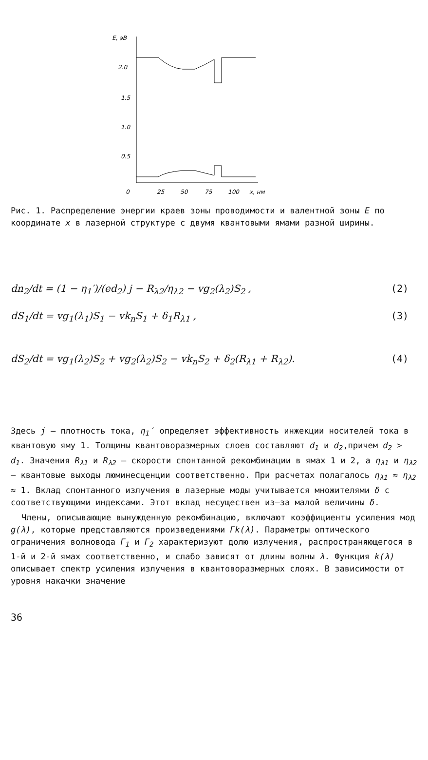E, эВ
2.0
1.5
1.0
0.5
0
25
50
75
100
x, нм
Рис. 1. Распределение энергии краев зоны проводимости и валентной зоны E по координате x в лазерной структуре с двумя квантовыми ямами разной ширины.
dn<sub>2</sub>/dt = (1 − η<sub>1</sub>′)/(ed<sub>2</sub>) j − R<sub>λ2</sub>/η<sub>λ2</sub> − vg<sub>2</sub>(λ<sub>2</sub>)S<sub>2</sub> ,
(2)
dS<sub>1</sub>/dt = vg<sub>1</sub>(λ<sub>1</sub>)S<sub>1</sub> − vk<sub>n</sub>S<sub>1</sub> + δ<sub>1</sub>R<sub>λ1</sub> ,
(3)
dS<sub>2</sub>/dt = vg<sub>1</sub>(λ<sub>2</sub>)S<sub>2</sub> + vg<sub>2</sub>(λ<sub>2</sub>)S<sub>2</sub> − vk<sub>n</sub>S<sub>2</sub> + δ<sub>2</sub>(R<sub>λ1</sub> + R<sub>λ2</sub>).
(4)
Здесь j – плотность тока, η<sub>1</sub>′ определяет эффективность инжекции носителей тока в квантовую яму 1. Толщины квантоворазмерных слоев составляют d<sub>1</sub> и d<sub>2</sub>,причем d<sub>2</sub> > d<sub>1</sub>. Значения R<sub>λ1</sub> и R<sub>λ2</sub> – скорости спонтанной рекомбинации в ямах 1 и 2, а η<sub>λ1</sub> и η<sub>λ2</sub> – квантовые выходы люминесценции соответственно. При расчетах полагалось η<sub>λ1</sub> ≈ η<sub>λ2</sub> ≈ 1. Вклад спонтанного излучения в лазерные моды учитывается множителями δ с соответствующими индексами. Этот вклад несуществен из–за малой величины δ.
Члены, описывающие вынужденную рекомбинацию, включают коэффициенты усиления мод g(λ), которые представляются произведениями Γk(λ). Параметры оптического ограничения волновода Γ<sub>1</sub> и Γ<sub>2</sub> характеризуют долю излучения, распространяющегося в 1-й и 2-й ямах соответственно, и слабо зависят от длины волны λ. Функция k(λ) описывает спектр усиления излучения в квантоворазмерных слоях. В зависимости от уровня накачки значение
36